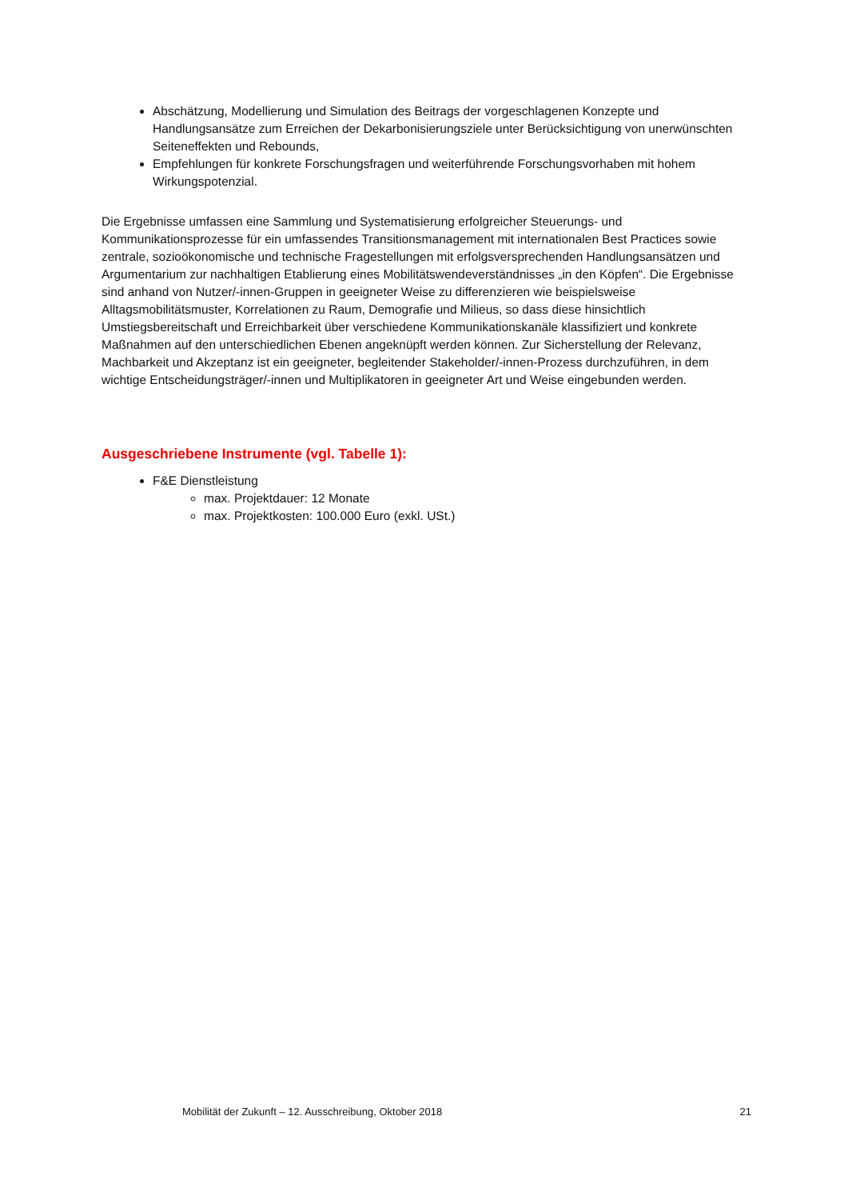Abschätzung, Modellierung und Simulation des Beitrags der vorgeschlagenen Konzepte und Handlungsansätze zum Erreichen der Dekarbonisierungsziele unter Berücksichtigung von unerwünschten Seiteneffekten und Rebounds,
Empfehlungen für konkrete Forschungsfragen und weiterführende Forschungsvorhaben mit hohem Wirkungspotenzial.
Die Ergebnisse umfassen eine Sammlung und Systematisierung erfolgreicher Steuerungs- und Kommunikationsprozesse für ein umfassendes Transitionsmanagement mit internationalen Best Practices sowie zentrale, sozioökonomische und technische Fragestellungen mit erfolgsversprechenden Handlungsansätzen und Argumentarium zur nachhaltigen Etablierung eines Mobilitätswendeverständnisses „in den Köpfen“. Die Ergebnisse sind anhand von Nutzer/-innen-Gruppen in geeigneter Weise zu differenzieren wie beispielsweise Alltagsmobilitätsmuster, Korrelationen zu Raum, Demografie und Milieus, so dass diese hinsichtlich Umstiegsbereitschaft und Erreichbarkeit über verschiedene Kommunikationskanäle klassifiziert und konkrete Maßnahmen auf den unterschiedlichen Ebenen angeknüpft werden können. Zur Sicherstellung der Relevanz, Machbarkeit und Akzeptanz ist ein geeigneter, begleitender Stakeholder/-innen-Prozess durchzuführen, in dem wichtige Entscheidungsträger/-innen und Multiplikatoren in geeigneter Art und Weise eingebunden werden.
Ausgeschriebene Instrumente (vgl. Tabelle 1):
F&E Dienstleistung
max. Projektdauer: 12 Monate
max. Projektkosten: 100.000 Euro (exkl. USt.)
Mobilität der Zukunft – 12. Ausschreibung, Oktober 2018 21